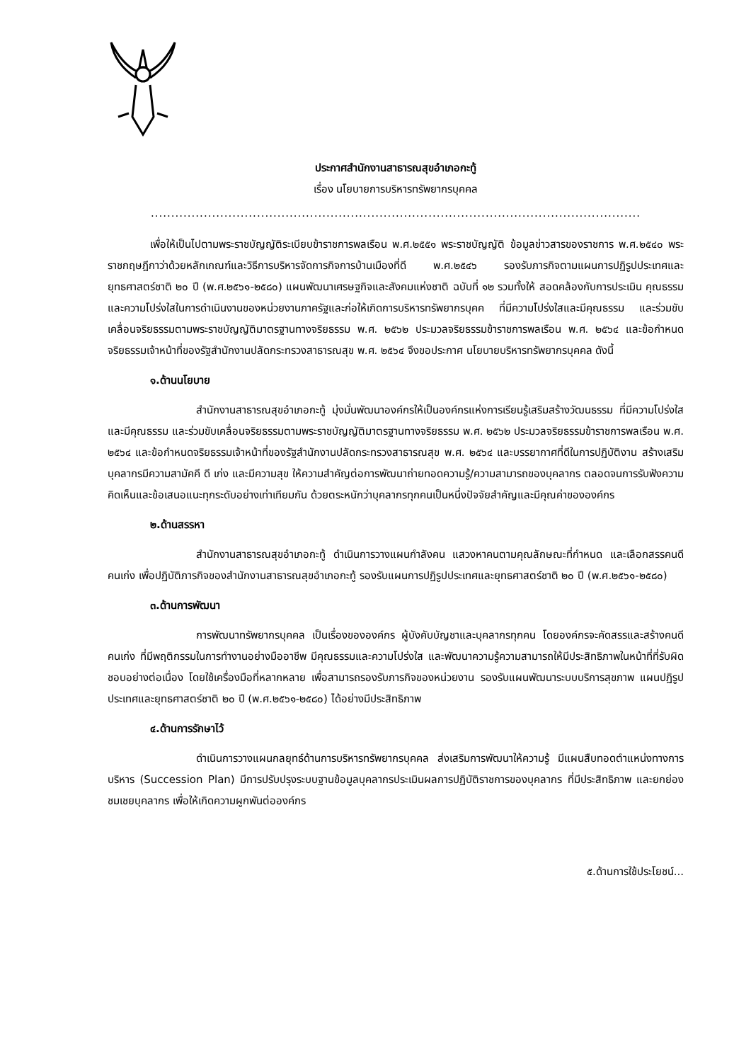ประกาศสำนักงานสาธารณสุขอำเภอกะทู้
เรื่อง นโยบายการบริหารทรัพยากรบุคคล
........................................................................................................................
เพื่อให้เป็นไปตามพระราชบัญญัติระเบียบข้าราชการพลเรือน พ.ศ.๒๕๕๑ พระราชบัญญัติ ข้อมูลข่าวสารของราชการ พ.ศ.๒๕๔๐ พระราชกฤษฎีกาว่าด้วยหลักเกณฑ์และวิธีการบริหารจัดการกิจการบ้านเมืองที่ดี พ.ศ.๒๕๔๖ รองรับภารกิจตามแผนการปฏิรูปประเทศและยุทธศาสตร์ชาติ ๒๐ ปี (พ.ศ.๒๕๖๑-๒๕๘๐) แผนพัฒนาเศรษฐกิจและสังคมแห่งชาติ ฉบับที่ ๑๒ รวมทั้งให้ สอดคล้องกับการประเมิน คุณธรรมและความโปร่งใสในการดำเนินงานของหน่วยงานภาครัฐและก่อให้เกิดการบริหารทรัพยากรบุคค ที่มีความโปร่งใสและมีคุณธรรม และร่วมขับเคลื่อนจริยธรรมตามพระราชบัญญัติมาตรฐานทางจริยธรรม พ.ศ. ๒๕๖๒ ประมวลจริยธรรมข้าราชการพลเรือน พ.ศ. ๒๕๖๔ และข้อกำหนดจริยธรรมเจ้าหน้าที่ของรัฐสำนักงานปลัดกระทรวงสาธารณสุข พ.ศ. ๒๕๖๔ จึงขอประกาศ นโยบายบริหารทรัพยากรบุคคล ดังนี้
๑.ด้านนโยบาย
สำนักงานสาธารณสุขอำเภอกะทู้ มุ่งมั่นพัฒนาองค์กรให้เป็นองค์กรแห่งการเรียนรู้เสริมสร้างวัฒนธรรม ที่มีความโปร่งใสและมีคุณธรรม และร่วมขับเคลื่อนจริยธรรมตามพระราชบัญญัติมาตรฐานทางจริยธรรม พ.ศ. ๒๕๖๒ ประมวลจริยธรรมข้าราชการพลเรือน พ.ศ. ๒๕๖๔ และข้อกำหนดจริยธรรมเจ้าหน้าที่ของรัฐสำนักงานปลัดกระทรวงสาธารณสุข พ.ศ. ๒๕๖๔ และบรรยากาศที่ดีในการปฏิบัติงาน สร้างเสริมบุคลากรมีความสามัคคี ดี เก่ง และมีความสุข ให้ความสำคัญต่อการพัฒนาถ่ายทอดความรู้/ความสามารถของบุคลากร ตลอดจนการรับฟังความคิดเห็นและข้อเสนอแนะทุกระดับอย่างเท่าเทียมกัน ด้วยตระหนักว่าบุคลากรทุกคนเป็นหนึ่งปัจจัยสำคัญและมีคุณค่าขององค์กร
๒.ด้านสรรหา
สำนักงานสาธารณสุขอำเภอกะทู้ ดำเนินการวางแผนกำลังคน แสวงหาคนตามคุณลักษณะที่กำหนด และเลือกสรรคนดี คนเก่ง เพื่อปฏิบัติภารกิจของสำนักงานสาธารณสุขอำเภอกะทู้ รองรับแผนการปฏิรูปประเทศและยุทธศาสตร์ชาติ ๒๐ ปี (พ.ศ.๒๕๖๑-๒๕๘๐)
๓.ด้านการพัฒนา
การพัฒนาทรัพยากรบุคคล เป็นเรื่องขององค์กร ผู้บังคับบัญชาและบุคลากรทุกคน โดยองค์กรจะคัดสรรและสร้างคนดี คนเก่ง ที่มีพฤติกรรมในการทำงานอย่างมืออาชีพ มีคุณธรรมและความโปร่งใส และพัฒนาความรู้ความสามารถให้มีประสิทธิภาพในหน้าที่ที่รับผิดชอบอย่างต่อเนื่อง โดยใช้เครื่องมือที่หลากหลาย เพื่อสามารถรองรับภารกิจของหน่วยงาน รองรับแผนพัฒนาระบบบริการสุขภาพ แผนปฏิรูปประเทศและยุทธศาสตร์ชาติ ๒๐ ปี (พ.ศ.๒๕๖๑-๒๕๘๐) ได้อย่างมีประสิทธิภาพ
๔.ด้านการรักษาไว้
ดำเนินการวางแผนกลยุทธ์ด้านการบริหารทรัพยากรบุคคล ส่งเสริมการพัฒนาให้ความรู้ มีแผนสืบทอดตำแหน่งทางการบริหาร (Succession Plan) มีการปรับปรุงระบบฐานข้อมูลบุคลากรประเมินผลการปฏิบัติราชการของบุคลากร ที่มีประสิทธิภาพ และยกย่องชมเชยบุคลากร เพื่อให้เกิดความผูกพันต่อองค์กร
๕.ด้านการใช้ประโยชน์...